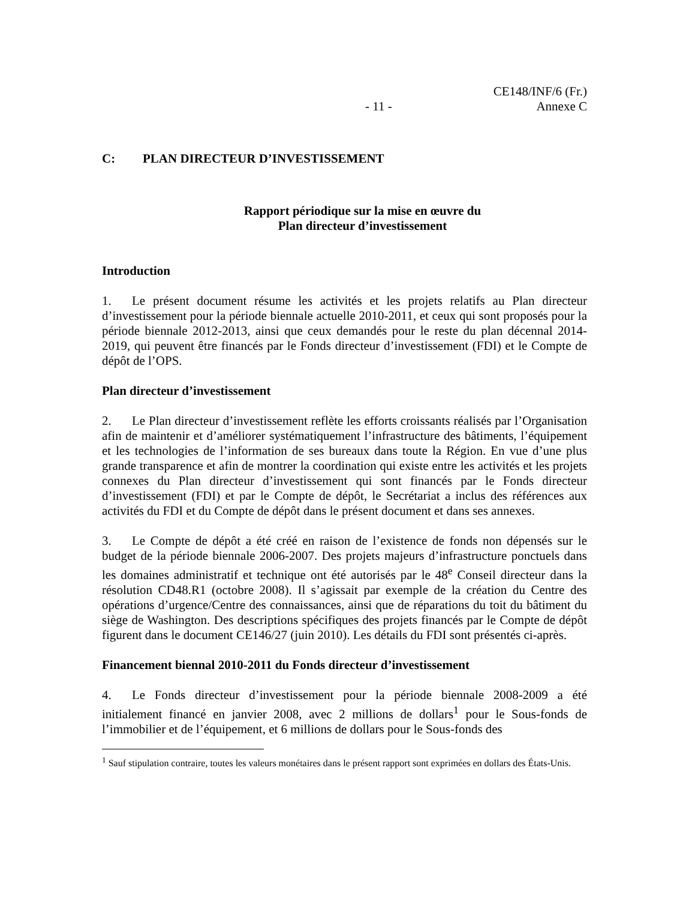- 11 -
CE148/INF/6 (Fr.)
Annexe C
C: PLAN DIRECTEUR D’INVESTISSEMENT
Rapport périodique sur la mise en œuvre du
Plan directeur d’investissement
Introduction
1. Le présent document résume les activités et les projets relatifs au Plan directeur d’investissement pour la période biennale actuelle 2010-2011, et ceux qui sont proposés pour la période biennale 2012-2013, ainsi que ceux demandés pour le reste du plan décennal 2014-2019, qui peuvent être financés par le Fonds directeur d’investissement (FDI) et le Compte de dépôt de l’OPS.
Plan directeur d’investissement
2. Le Plan directeur d’investissement reflète les efforts croissants réalisés par l’Organisation afin de maintenir et d’améliorer systématiquement l’infrastructure des bâtiments, l’équipement et les technologies de l’information de ses bureaux dans toute la Région. En vue d’une plus grande transparence et afin de montrer la coordination qui existe entre les activités et les projets connexes du Plan directeur d’investissement qui sont financés par le Fonds directeur d’investissement (FDI) et par le Compte de dépôt, le Secrétariat a inclus des références aux activités du FDI et du Compte de dépôt dans le présent document et dans ses annexes.
3. Le Compte de dépôt a été créé en raison de l’existence de fonds non dépensés sur le budget de la période biennale 2006-2007. Des projets majeurs d’infrastructure ponctuels dans les domaines administratif et technique ont été autorisés par le 48<sup>e</sup> Conseil directeur dans la résolution CD48.R1 (octobre 2008). Il s’agissait par exemple de la création du Centre des opérations d’urgence/Centre des connaissances, ainsi que de réparations du toit du bâtiment du siège de Washington. Des descriptions spécifiques des projets financés par le Compte de dépôt figurent dans le document CE146/27 (juin 2010). Les détails du FDI sont présentés ci-après.
Financement biennal 2010-2011 du Fonds directeur d’investissement
4. Le Fonds directeur d’investissement pour la période biennale 2008-2009 a été initialement financé en janvier 2008, avec 2 millions de dollars<sup>1</sup> pour le Sous-fonds de l’immobilier et de l’équipement, et 6 millions de dollars pour le Sous-fonds des
<sup>1</sup> Sauf stipulation contraire, toutes les valeurs monétaires dans le présent rapport sont exprimées en dollars des États-Unis.